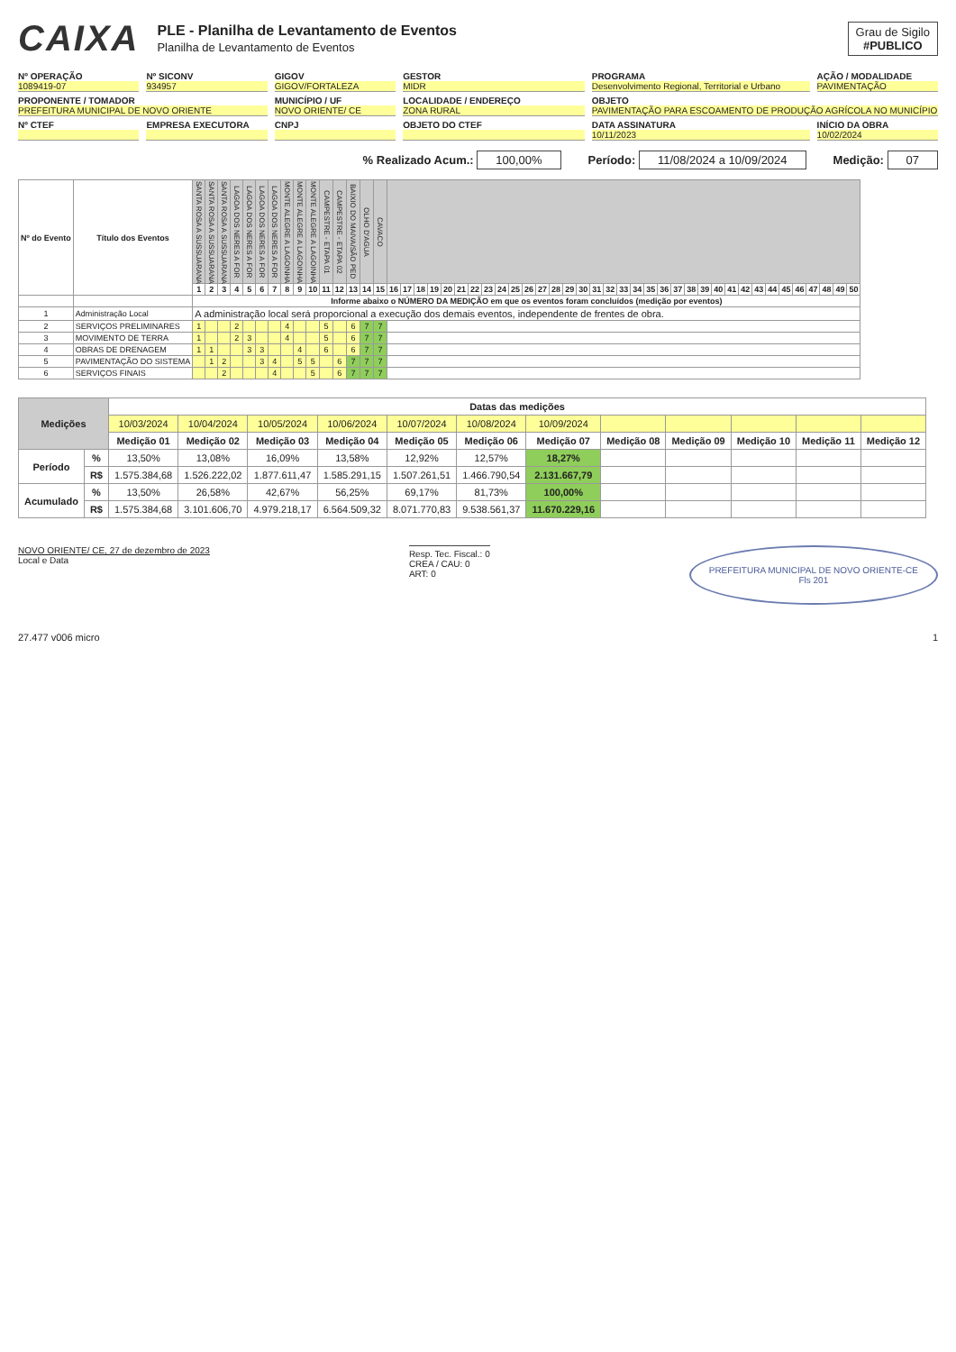CAIXA
PLE - Planilha de Levantamento de Eventos
Planilha de Levantamento de Eventos
Grau de Sigilo
#PUBLICO
Nº OPERAÇÃO
1089419-07
Nº SICONV
934957
GIGOV
GIGOV/FORTALEZA
GESTOR
MIDR
PROGRAMA
Desenvolvimento Regional, Territorial e Urbano
AÇÃO / MODALIDADE
PAVIMENTAÇÃO
PROPONENTE / TOMADOR
PREFEITURA MUNICIPAL DE NOVO ORIENTE
MUNICÍPIO / UF
NOVO ORIENTE/ CE
LOCALIDADE / ENDEREÇO
ZONA RURAL
OBJETO
PAVIMENTAÇÃO PARA ESCOAMENTO DE PRODUÇÃO AGRÍCOLA NO MUNICÍPIO
Nº CTEF
EMPRESA EXECUTORA
CNPJ
OBJETO DO CTEF
DATA ASSINATURA
10/11/2023
INÍCIO DA OBRA
10/02/2024
% Realizado Acum.: 100,00% Período: 11/08/2024 a 10/09/2024
Medição: 07
| Nº do Evento | Título dos Eventos | SANTA ROSA A SUSSUARANA | SANTA ROSA A SUSSUARANA | SANTA ROSA A SUSSUARANA | LAGOA DOS NERES A FOR | LAGOA DOS NERES A FOR | LAGOA DOS NERES A FOR | LAGOA DOS NERES A FOR | MONTE ALEGRE A LAGOINHA | MONTE ALEGRE A LAGOINHA | MONTE ALEGRE A LAGOINHA | CAMPESTRE - ETAPA 01 | CAMPESTRE - ETAPA 02 | BAIXIO DO MAIVA/SÃO PED | OLHO D'AGUA | CAVACO | | | | | | | | | | | | | | | | | | | | | | | | | | | | | | | | | | | |
| --- | --- | --- | --- | --- | --- | --- | --- | --- | --- | --- | --- | --- | --- | --- | --- | --- | --- | --- | --- | --- | --- | --- | --- | --- | --- | --- | --- | --- | --- | --- | --- | --- | --- | --- | --- | --- | --- | --- | --- | --- | --- | --- | --- | --- | --- | --- | --- | --- | --- | --- | --- |
| | | 1 | 2 | 3 | 4 | 5 | 6 | 7 | 8 | 9 | 10 | 11 | 12 | 13 | 14 | 15 | 16 | 17 | 18 | 19 | 20 | 21 | 22 | 23 | 24 | 25 | 26 | 27 | 28 | 29 | 30 | 31 | 32 | 33 | 34 | 35 | 36 | 37 | 38 | 39 | 40 | 41 | 42 | 43 | 44 | 45 | 46 | 47 | 48 | 49 | 50 |
| | | Informe abaixo o NÚMERO DA MEDIÇÃO em que os eventos foram concluídos (medição por eventos) | | | | | | | | | | | | | | | | | | | | | | | | | | | | | | | | | | | | | | | | | | | | | | | | | |
| 1 | Administração Local | A administração local será proporcional a execução dos demais eventos, independente de frentes de obra. | | | | | | | | | | | | | | | | | | | | | | | | | | | | | | | | | | | | | | | | | | | | | | | | | |
| 2 | SERVIÇOS PRELIMINARES | 1 | | | 2 | | | | 4 | | | 5 | | 6 | 7 | 7 | | | | | | | | | | | | | | | | | | | | | | | | | | | | | | | | | | | |
| 3 | MOVIMENTO DE TERRA | 1 | | | 2 | 3 | | | 4 | | | 5 | | 6 | 7 | 7 | | | | | | | | | | | | | | | | | | | | | | | | | | | | | | | | | | | |
| 4 | OBRAS DE DRENAGEM | 1 | 1 | | | 3 | 3 | | | 4 | | 6 | | 6 | 7 | 7 | | | | | | | | | | | | | | | | | | | | | | | | | | | | | | | | | | | |
| 5 | PAVIMENTAÇÃO DO SISTEMA | | 1 | 2 | | | 3 | 4 | | 5 | 5 | | 6 | 7 | 7 | 7 | | | | | | | | | | | | | | | | | | | | | | | | | | | | | | | | | | | |
| 6 | SERVIÇOS FINAIS | | | 2 | | | | 4 | | | 5 | | 6 | 7 | 7 | 7 | | | | | | | | | | | | | | | | | | | | | | | | | | | | | | | | | | | |
| Medições | | Datas das medições | | | | | | | | | | | |
| --- | --- | --- | --- | --- | --- | --- | --- | --- | --- | --- | --- | --- | --- |
| | | 10/03/2024 | 10/04/2024 | 10/05/2024 | 10/06/2024 | 10/07/2024 | 10/08/2024 | 10/09/2024 | | | | | |
| | | Medição 01 | Medição 02 | Medição 03 | Medição 04 | Medição 05 | Medição 06 | Medição 07 | Medição 08 | Medição 09 | Medição 10 | Medição 11 | Medição 12 |
| Período | % | 13,50% | 13,08% | 16,09% | 13,58% | 12,92% | 12,57% | 18,27% | | | | | |
| | R$ | 1.575.384,68 | 1.526.222,02 | 1.877.611,47 | 1.585.291,15 | 1.507.261,51 | 1.466.790,54 | 2.131.667,79 | | | | | |
| Acumulado | % | 13,50% | 26,58% | 42,67% | 56,25% | 69,17% | 81,73% | 100,00% | | | | | |
| | R$ | 1.575.384,68 | 3.101.606,70 | 4.979.218,17 | 6.564.509,32 | 8.071.770,83 | 9.538.561,37 | 11.670.229,16 | | | | | |
NOVO ORIENTE/ CE, 27 de dezembro de 2023
Local e Data
Resp. Tec. Fiscal.: 0
CREA / CAU: 0
ART: 0
PREFEITURA MUNICIPAL DE NOVO ORIENTE-CE
Fls 201
27.477 v006 micro 1